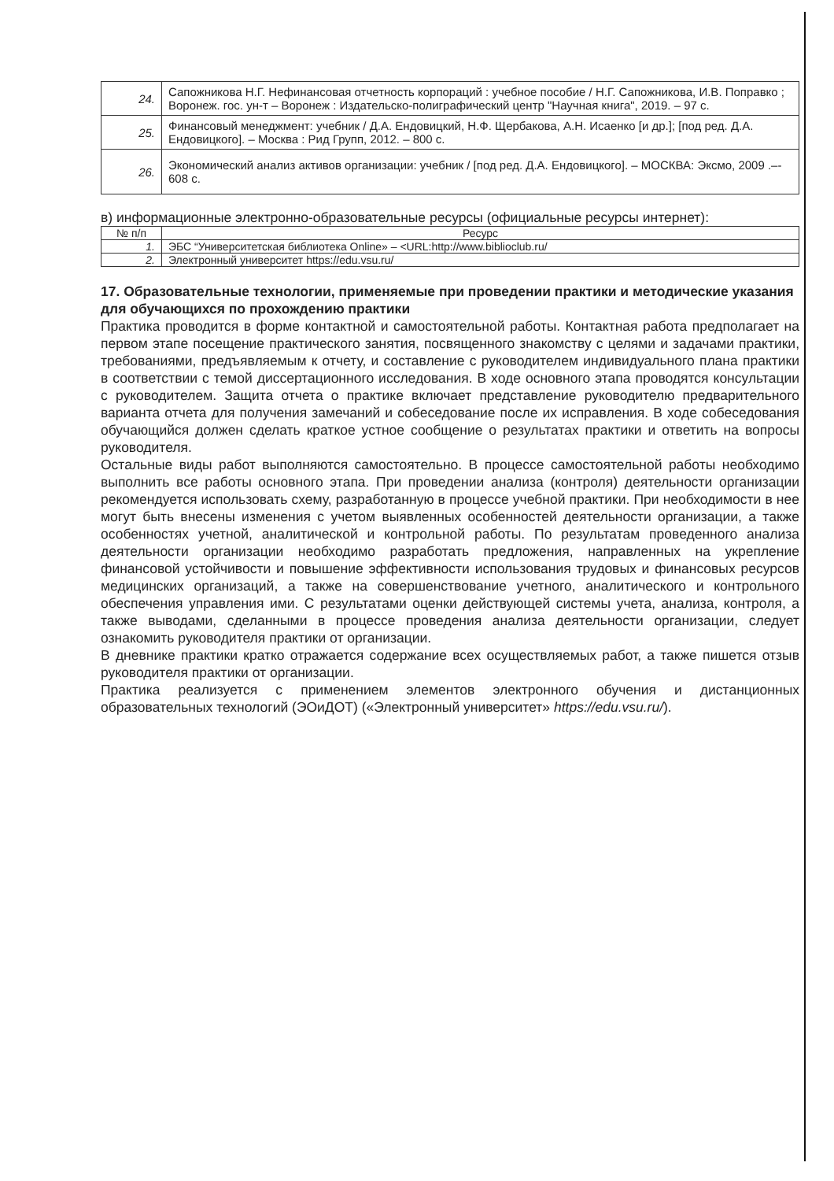| 24. | Сапожникова Н.Г. Нефинансовая отчетность корпораций : учебное пособие / Н.Г. Сапожникова, И.В. Поправко ; Воронеж. гос. ун-т – Воронеж : Издательско-полиграфический центр "Научная книга", 2019. – 97 с. |
| 25. | Финансовый менеджмент: учебник / Д.А. Ендовицкий, Н.Ф. Щербакова, А.Н. Исаенко [и др.]; [под ред. Д.А. Ендовицкого]. – Москва : Рид Групп, 2012. – 800 с. |
| 26. | Экономический анализ активов организации: учебник / [под ред. Д.А. Ендовицкого]. – МОСКВА: Эксмо, 2009 .–- 608 с. |
в) информационные электронно-образовательные ресурсы (официальные ресурсы интернет):
| № п/п | Ресурс |
| --- | --- |
| 1. | ЭБС “Университетская библиотека Online» – <URL: http://www.biblioclub.ru/ |
| 2. | Электронный университет https://edu.vsu.ru/ |
17. Образовательные технологии, применяемые при проведении практики и методические указания для обучающихся по прохождению практики
Практика проводится в форме контактной и самостоятельной работы. Контактная работа предполагает на первом этапе посещение практического занятия, посвященного знакомству с целями и задачами практики, требованиями, предъявляемым к отчету, и составление с руководителем индивидуального плана практики в соответствии с темой диссертационного исследования. В ходе основного этапа проводятся консультации с руководителем. Защита отчета о практике включает представление руководителю предварительного варианта отчета для получения замечаний и собеседование после их исправления. В ходе собеседования обучающийся должен сделать краткое устное сообщение о результатах практики и ответить на вопросы руководителя.
Остальные виды работ выполняются самостоятельно. В процессе самостоятельной работы необходимо выполнить все работы основного этапа. При проведении анализа (контроля) деятельности организации рекомендуется использовать схему, разработанную в процессе учебной практики. При необходимости в нее могут быть внесены изменения с учетом выявленных особенностей деятельности организации, а также особенностях учетной, аналитической и контрольной работы. По результатам проведенного анализа деятельности организации необходимо разработать предложения, направленных на укрепление финансовой устойчивости и повышение эффективности использования трудовых и финансовых ресурсов медицинских организаций, а также на совершенствование учетного, аналитического и контрольного обеспечения управления ими. С результатами оценки действующей системы учета, анализа, контроля, а также выводами, сделанными в процессе проведения анализа деятельности организации, следует ознакомить руководителя практики от организации.
В дневнике практики кратко отражается содержание всех осуществляемых работ, а также пишется отзыв руководителя практики от организации.
Практика реализуется с применением элементов электронного обучения и дистанционных образовательных технологий (ЭОиДОТ) («Электронный университет» https://edu.vsu.ru/).